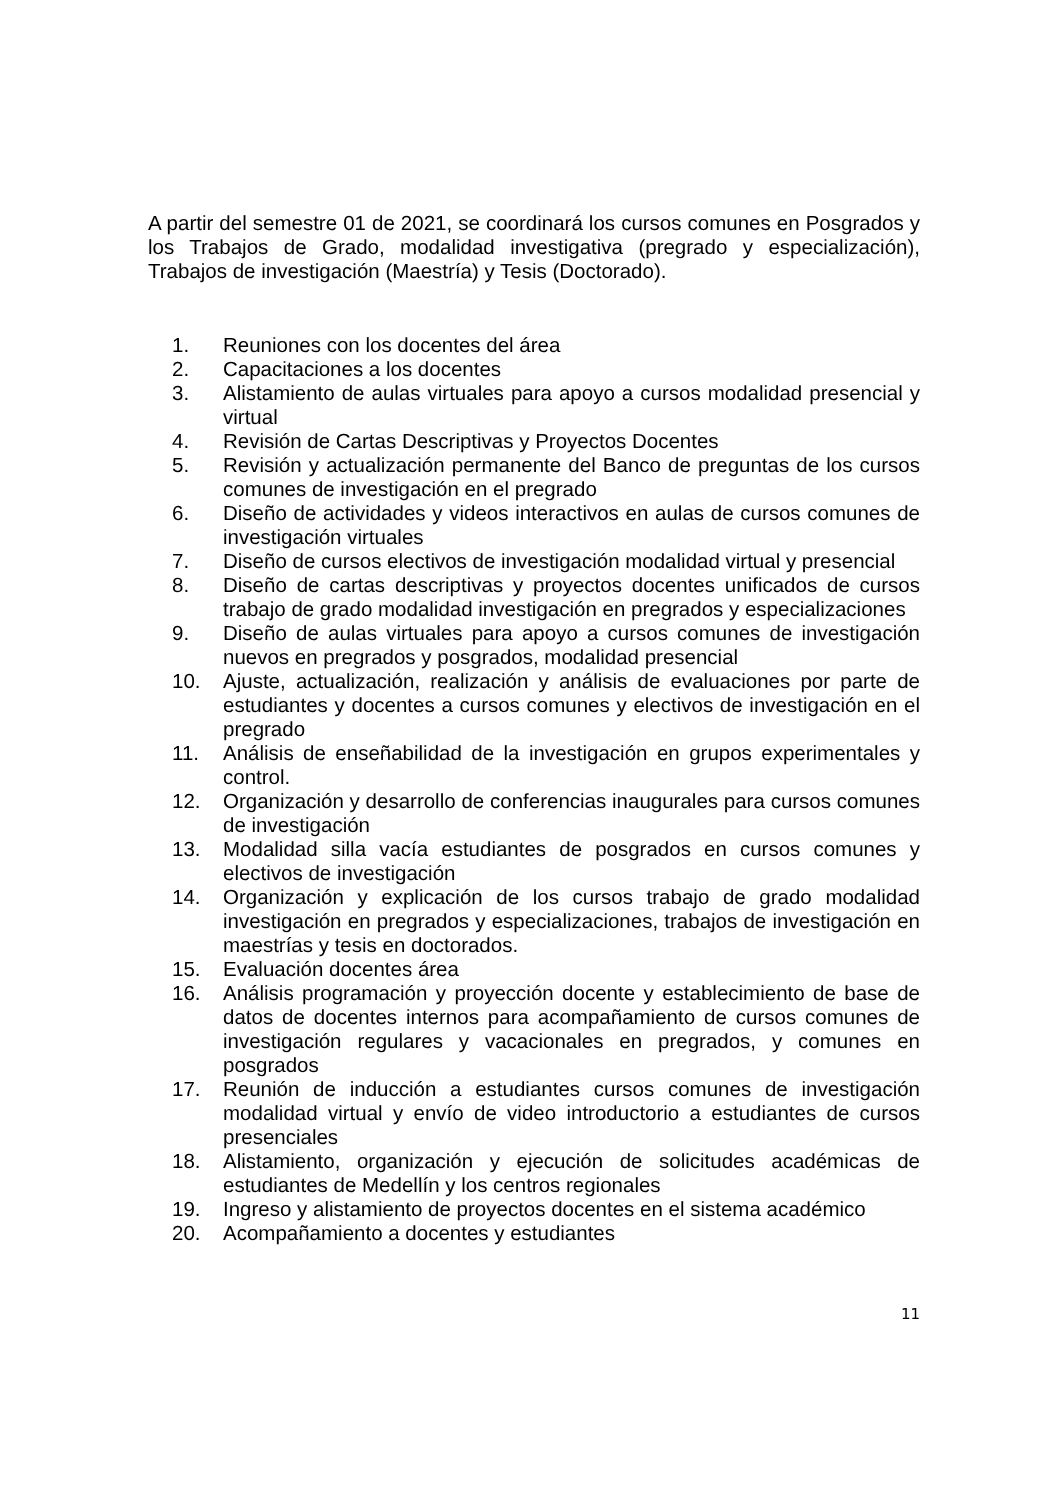A partir del semestre 01 de 2021, se coordinará los cursos comunes en Posgrados y los Trabajos de Grado, modalidad investigativa (pregrado y especialización), Trabajos de investigación (Maestría) y Tesis (Doctorado).
1. Reuniones con los docentes del área
2. Capacitaciones a los docentes
3. Alistamiento de aulas virtuales para apoyo a cursos modalidad presencial y virtual
4. Revisión de Cartas Descriptivas y Proyectos Docentes
5. Revisión y actualización permanente del Banco de preguntas de los cursos comunes de investigación en el pregrado
6. Diseño de actividades y videos interactivos en aulas de cursos comunes de investigación virtuales
7. Diseño de cursos electivos de investigación modalidad virtual y presencial
8. Diseño de cartas descriptivas y proyectos docentes unificados de cursos trabajo de grado modalidad investigación en pregrados y especializaciones
9. Diseño de aulas virtuales para apoyo a cursos comunes de investigación nuevos en pregrados y posgrados, modalidad presencial
10. Ajuste, actualización, realización y análisis de evaluaciones por parte de estudiantes y docentes a cursos comunes y electivos de investigación en el pregrado
11. Análisis de enseñabilidad de la investigación en grupos experimentales y control.
12. Organización y desarrollo de conferencias inaugurales para cursos comunes de investigación
13. Modalidad silla vacía estudiantes de posgrados en cursos comunes y electivos de investigación
14. Organización y explicación de los cursos trabajo de grado modalidad investigación en pregrados y especializaciones, trabajos de investigación en maestrías y tesis en doctorados.
15. Evaluación docentes área
16. Análisis programación y proyección docente y establecimiento de base de datos de docentes internos para acompañamiento de cursos comunes de investigación regulares y vacacionales en pregrados, y comunes en posgrados
17. Reunión de inducción a estudiantes cursos comunes de investigación modalidad virtual y envío de video introductorio a estudiantes de cursos presenciales
18. Alistamiento, organización y ejecución de solicitudes académicas de estudiantes de Medellín y los centros regionales
19. Ingreso y alistamiento de proyectos docentes en el sistema académico
20. Acompañamiento a docentes y estudiantes
11